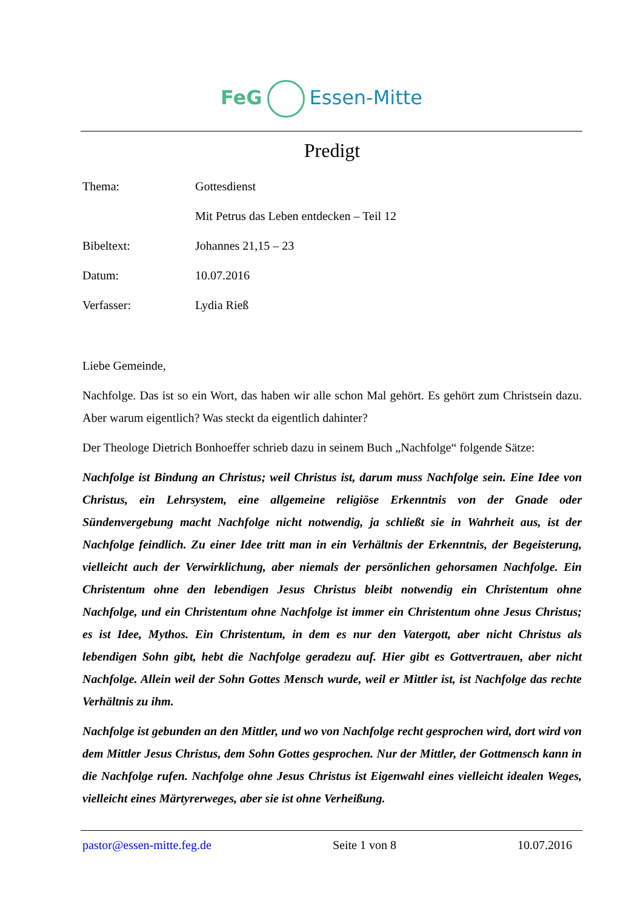FeG Essen-Mitte
Predigt
Thema: Gottesdienst
Mit Petrus das Leben entdecken – Teil 12
Bibeltext: Johannes 21,15 – 23
Datum: 10.07.2016
Verfasser: Lydia Rieß
Liebe Gemeinde,
Nachfolge. Das ist so ein Wort, das haben wir alle schon Mal gehört. Es gehört zum Christsein dazu. Aber warum eigentlich? Was steckt da eigentlich dahinter?
Der Theologe Dietrich Bonhoeffer schrieb dazu in seinem Buch „Nachfolge“ folgende Sätze:
Nachfolge ist Bindung an Christus; weil Christus ist, darum muss Nachfolge sein. Eine Idee von Christus, ein Lehrsystem, eine allgemeine religiöse Erkenntnis von der Gnade oder Sündenvergebung macht Nachfolge nicht notwendig, ja schließt sie in Wahrheit aus, ist der Nachfolge feindlich. Zu einer Idee tritt man in ein Verhältnis der Erkenntnis, der Begeisterung, vielleicht auch der Verwirklichung, aber niemals der persönlichen gehorsamen Nachfolge. Ein Christentum ohne den lebendigen Jesus Christus bleibt notwendig ein Christentum ohne Nachfolge, und ein Christentum ohne Nachfolge ist immer ein Christentum ohne Jesus Christus; es ist Idee, Mythos. Ein Christentum, in dem es nur den Vatergott, aber nicht Christus als lebendigen Sohn gibt, hebt die Nachfolge geradezu auf. Hier gibt es Gottvertrauen, aber nicht Nachfolge. Allein weil der Sohn Gottes Mensch wurde, weil er Mittler ist, ist Nachfolge das rechte Verhältnis zu ihm.
Nachfolge ist gebunden an den Mittler, und wo von Nachfolge recht gesprochen wird, dort wird von dem Mittler Jesus Christus, dem Sohn Gottes gesprochen. Nur der Mittler, der Gottmensch kann in die Nachfolge rufen. Nachfolge ohne Jesus Christus ist Eigenwahl eines vielleicht idealen Weges, vielleicht eines Märtyrerweges, aber sie ist ohne Verheißung.
pastor@essen-mitte.feg.de Seite 1 von 8 10.07.2016